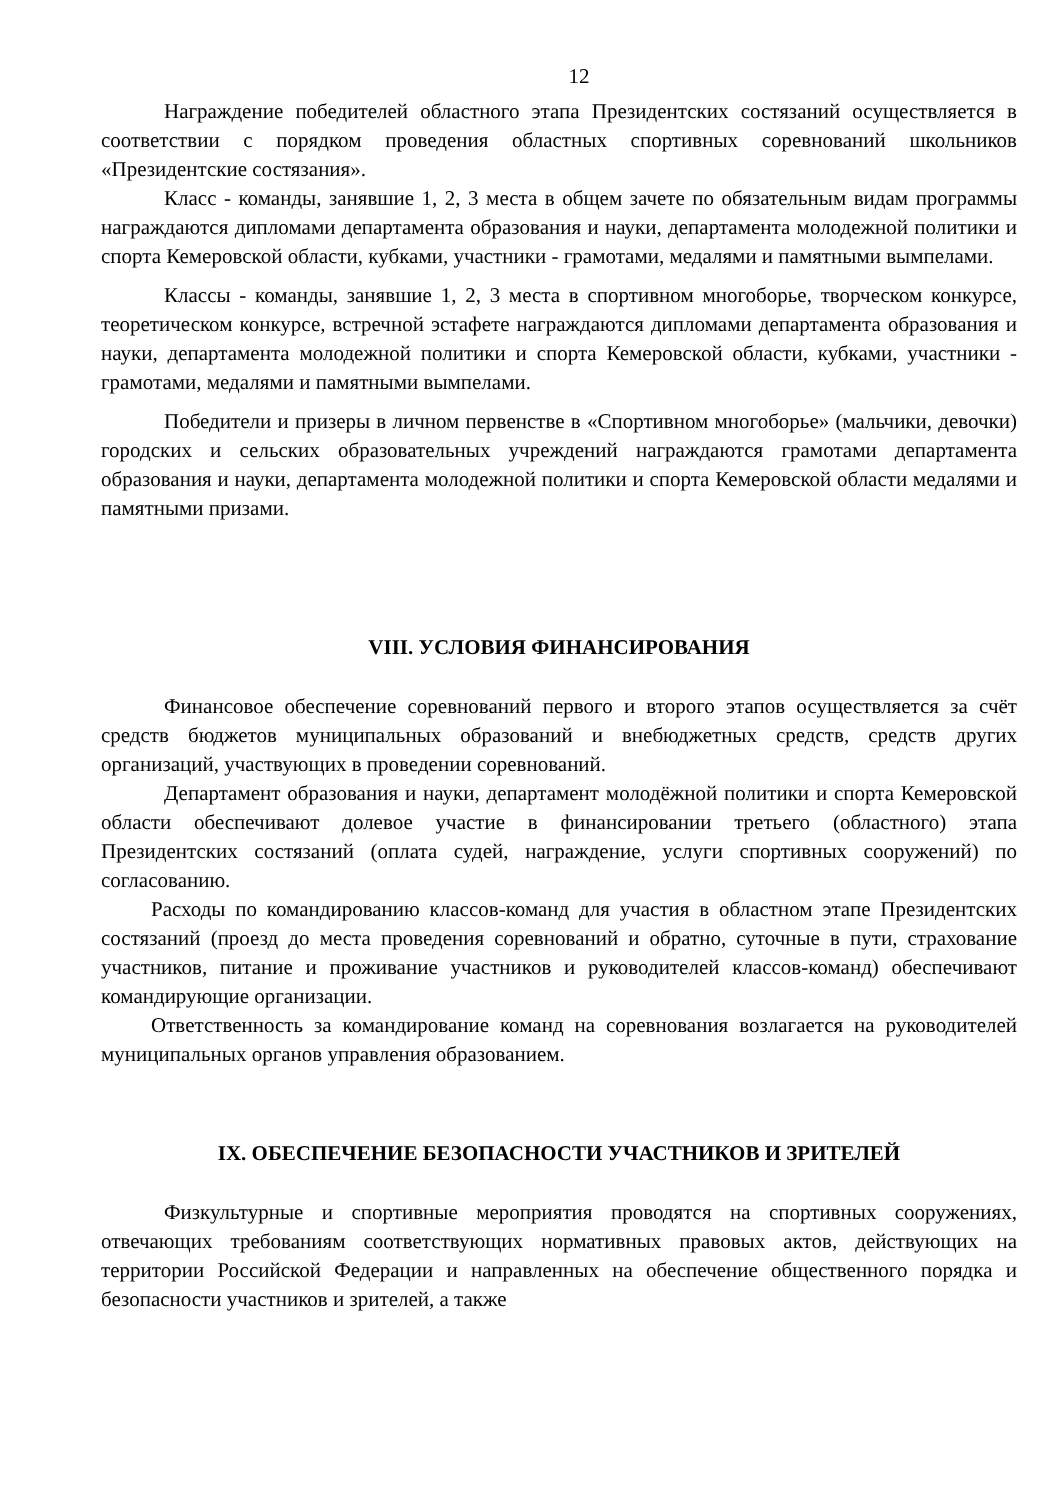12
Награждение победителей областного этапа Президентских состязаний осуществляется в соответствии с порядком проведения областных спортивных соревнований школьников «Президентские состязания».
Класс - команды, занявшие 1, 2, 3 места в общем зачете по обязательным видам программы награждаются дипломами департамента образования и науки, департамента молодежной политики и спорта Кемеровской области, кубками, участники - грамотами, медалями и памятными вымпелами.
Классы - команды, занявшие 1, 2, 3 места в спортивном многоборье, творческом конкурсе, теоретическом конкурсе, встречной эстафете награждаются дипломами департамента образования и науки, департамента молодежной политики и спорта Кемеровской области, кубками, участники - грамотами, медалями и памятными вымпелами.
Победители и призеры в личном первенстве в «Спортивном многоборье» (мальчики, девочки) городских и сельских образовательных учреждений награждаются грамотами департамента образования и науки, департамента молодежной политики и спорта Кемеровской области медалями и памятными призами.
VIII. УСЛОВИЯ ФИНАНСИРОВАНИЯ
Финансовое обеспечение соревнований первого и второго этапов осуществляется за счёт средств бюджетов муниципальных образований и внебюджетных средств, средств других организаций, участвующих в проведении соревнований.
Департамент образования и науки, департамент молодёжной политики и спорта Кемеровской области обеспечивают долевое участие в финансировании третьего (областного) этапа Президентских состязаний (оплата судей, награждение, услуги спортивных сооружений) по согласованию.
Расходы по командированию классов-команд для участия в областном этапе Президентских состязаний (проезд до места проведения соревнований и обратно, суточные в пути, страхование участников, питание и проживание участников и руководителей классов-команд) обеспечивают командирующие организации.
Ответственность за командирование команд на соревнования возлагается на руководителей муниципальных органов управления образованием.
IX. ОБЕСПЕЧЕНИЕ БЕЗОПАСНОСТИ УЧАСТНИКОВ И ЗРИТЕЛЕЙ
Физкультурные и спортивные мероприятия проводятся на спортивных сооружениях, отвечающих требованиям соответствующих нормативных правовых актов, действующих на территории Российской Федерации и направленных на обеспечение общественного порядка и безопасности участников и зрителей, а также